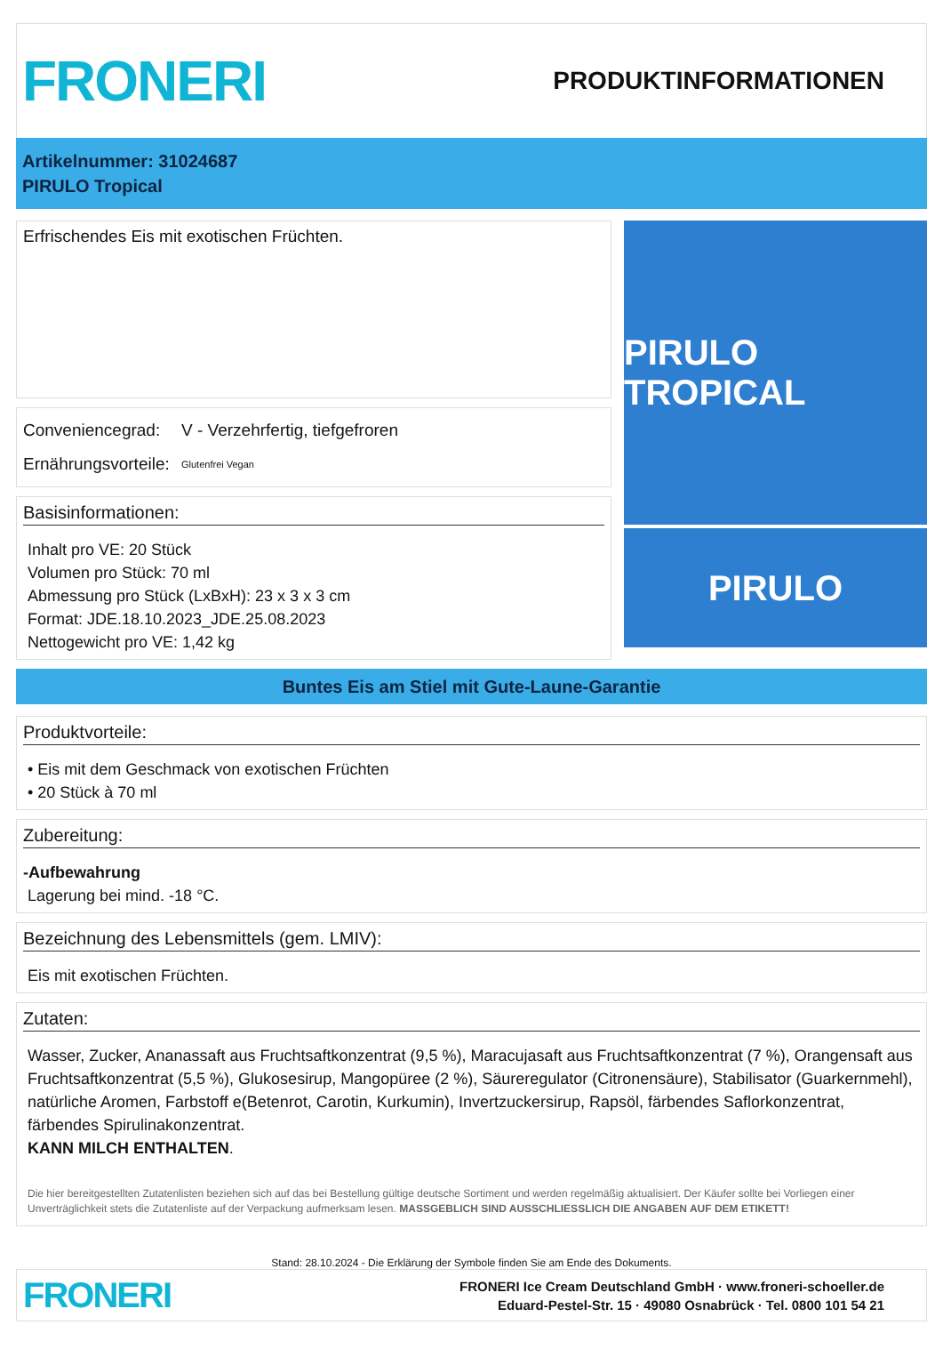FRONERI
PRODUKTINFORMATIONEN
Artikelnummer: 31024687
PIRULO Tropical
Erfrischendes Eis mit exotischen Früchten.
Conveniencegrad: V - Verzehrfertig, tiefgefroren
Ernährungsvorteile: Glutenfrei Vegan
Basisinformationen:
Inhalt pro VE: 20 Stück
Volumen pro Stück: 70 ml
Abmessung pro Stück (LxBxH): 23 x 3 x 3 cm
Format: JDE.18.10.2023_JDE.25.08.2023
Nettogewicht pro VE: 1,42 kg
PIRULO TROPICAL
PIRULO
Buntes Eis am Stiel mit Gute-Laune-Garantie
Produktvorteile:
• Eis mit dem Geschmack von exotischen Früchten
• 20 Stück à 70 ml
Zubereitung:
-Aufbewahrung
Lagerung bei mind. -18 °C.
Bezeichnung des Lebensmittels (gem. LMIV):
Eis mit exotischen Früchten.
Zutaten:
Wasser, Zucker, Ananassaft aus Fruchtsaftkonzentrat (9,5 %), Maracujasaft aus Fruchtsaftkonzentrat (7 %), Orangensaft aus Fruchtsaftkonzentrat (5,5 %), Glukosesirup, Mangopüree (2 %), Säureregulator (Citronensäure), Stabilisator (Guarkernmehl), natürliche Aromen, Farbstoff e(Betenrot, Carotin, Kurkumin), Invertzuckersirup, Rapsöl, färbendes Saflorkonzentrat, färbendes Spirulinakonzentrat.
KANN MILCH ENTHALTEN.
Die hier bereitgestellten Zutatenlisten beziehen sich auf das bei Bestellung gültige deutsche Sortiment und werden regelmäßig aktualisiert. Der Käufer sollte bei Vorliegen einer Unverträglichkeit stets die Zutatenliste auf der Verpackung aufmerksam lesen. MASSGEBLICH SIND AUSSCHLIESSLICH DIE ANGABEN AUF DEM ETIKETT!
Stand: 28.10.2024 - Die Erklärung der Symbole finden Sie am Ende des Dokuments.
FRONERI
FRONERI Ice Cream Deutschland GmbH · www.froneri-schoeller.de
Eduard-Pestel-Str. 15 · 49080 Osnabrück · Tel. 0800 101 54 21